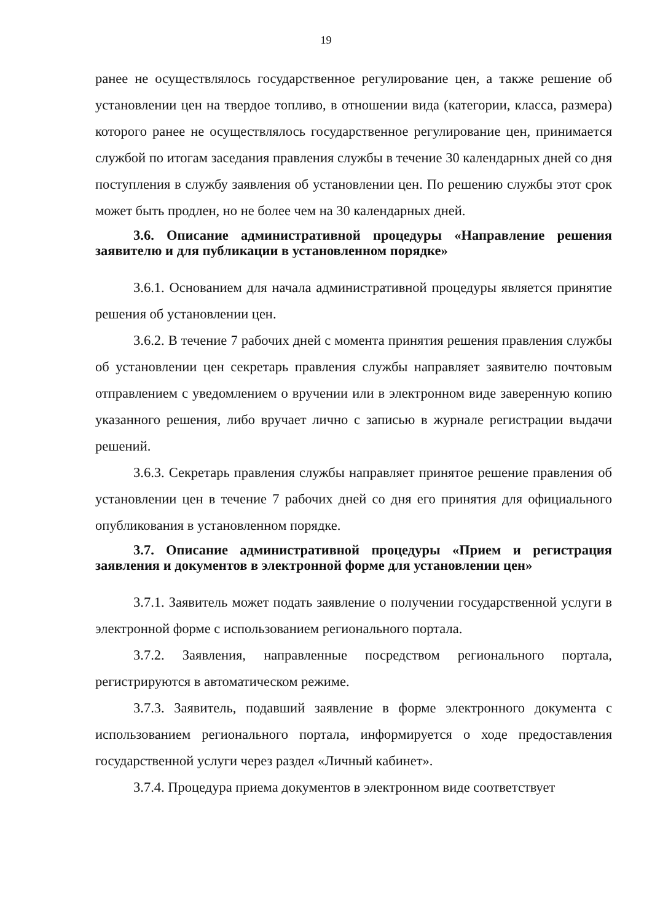19
ранее не осуществлялось государственное регулирование цен, а также решение об установлении цен на твердое топливо, в отношении вида (категории, класса, размера) которого ранее не осуществлялось государственное регулирование цен, принимается службой по итогам заседания правления службы в течение 30 календарных дней со дня поступления в службу заявления об установлении цен. По решению службы этот срок может быть продлен, но не более чем на 30 календарных дней.
3.6. Описание административной процедуры «Направление решения заявителю и для публикации в установленном порядке»
3.6.1. Основанием для начала административной процедуры является принятие решения об установлении цен.
3.6.2. В течение 7 рабочих дней с момента принятия решения правления службы об установлении цен секретарь правления службы направляет заявителю почтовым отправлением с уведомлением о вручении или в электронном виде заверенную копию указанного решения, либо вручает лично с записью в журнале регистрации выдачи решений.
3.6.3. Секретарь правления службы направляет принятое решение правления об установлении цен в течение 7 рабочих дней со дня его принятия для официального опубликования в установленном порядке.
3.7. Описание административной процедуры «Прием и регистрация заявления и документов в электронной форме для установлении цен»
3.7.1. Заявитель может подать заявление о получении государственной услуги в электронной форме с использованием регионального портала.
3.7.2. Заявления, направленные посредством регионального портала, регистрируются в автоматическом режиме.
3.7.3. Заявитель, подавший заявление в форме электронного документа с использованием регионального портала, информируется о ходе предоставления государственной услуги через раздел «Личный кабинет».
3.7.4. Процедура приема документов в электронном виде соответствует